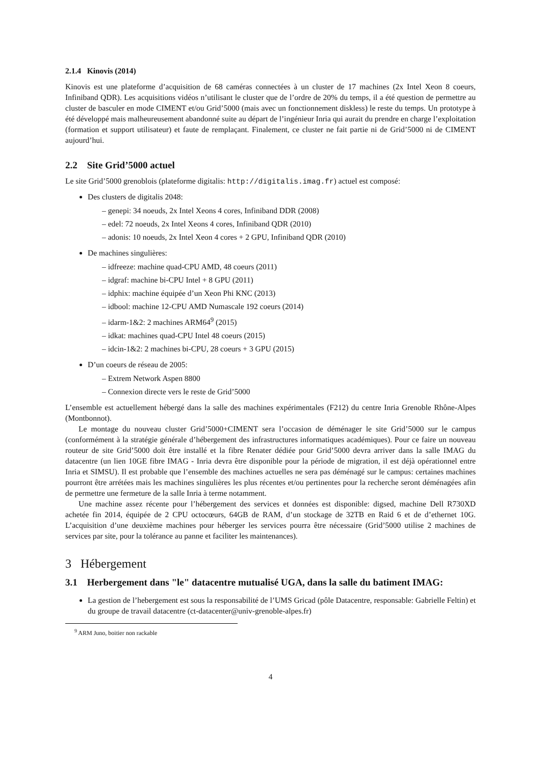2.1.4 Kinovis (2014)
Kinovis est une plateforme d’acquisition de 68 caméras connectées à un cluster de 17 machines (2x Intel Xeon 8 coeurs, Infiniband QDR). Les acquisitions vidéos n’utilisant le cluster que de l’ordre de 20% du temps, il a été question de permettre au cluster de basculer en mode CIMENT et/ou Grid’5000 (mais avec un fonctionnement diskless) le reste du temps. Un prototype à été développé mais malheureusement abandonné suite au départ de l’ingénieur Inria qui aurait du prendre en charge l’exploitation (formation et support utilisateur) et faute de remplaçant. Finalement, ce cluster ne fait partie ni de Grid’5000 ni de CIMENT aujourd’hui.
2.2 Site Grid’5000 actuel
Le site Grid’5000 grenoblois (plateforme digitalis: http://digitalis.imag.fr) actuel est composé:
Des clusters de digitalis 2048:
– genepi: 34 noeuds, 2x Intel Xeons 4 cores, Infiniband DDR (2008)
– edel: 72 noeuds, 2x Intel Xeons 4 cores, Infiniband QDR (2010)
– adonis: 10 noeuds, 2x Intel Xeon 4 cores + 2 GPU, Infiniband QDR (2010)
De machines singulières:
– idfreeze: machine quad-CPU AMD, 48 coeurs (2011)
– idgraf: machine bi-CPU Intel + 8 GPU (2011)
– idphix: machine équipée d’un Xeon Phi KNC (2013)
– idbool: machine 12-CPU AMD Numascale 192 coeurs (2014)
– idarm-1&2: 2 machines ARM64<sup>9</sup> (2015)
– idkat: machines quad-CPU Intel 48 coeurs (2015)
– idcin-1&2: 2 machines bi-CPU, 28 coeurs + 3 GPU (2015)
D’un coeurs de réseau de 2005:
– Extrem Network Aspen 8800
– Connexion directe vers le reste de Grid’5000
L’ensemble est actuellement hébergé dans la salle des machines expérimentales (F212) du centre Inria Grenoble Rhône-Alpes (Montbonnot).
Le montage du nouveau cluster Grid’5000+CIMENT sera l’occasion de déménager le site Grid’5000 sur le campus (conformément à la stratégie générale d’hébergement des infrastructures informatiques académiques). Pour ce faire un nouveau routeur de site Grid’5000 doit être installé et la fibre Renater dédiée pour Grid’5000 devra arriver dans la salle IMAG du datacentre (un lien 10GE fibre IMAG - Inria devra être disponible pour la période de migration, il est déjà opérationnel entre Inria et SIMSU). Il est probable que l’ensemble des machines actuelles ne sera pas déménagé sur le campus: certaines machines pourront être arrétées mais les machines singulières les plus récentes et/ou pertinentes pour la recherche seront déménagées afin de permettre une fermeture de la salle Inria à terme notamment.
Une machine assez récente pour l’hébergement des services et données est disponible: digsed, machine Dell R730XD achetée fin 2014, équipée de 2 CPU octocœurs, 64GB de RAM, d’un stockage de 32TB en Raid 6 et de d’ethernet 10G. L’acquisition d’une deuxième machines pour héberger les services pourra être nécessaire (Grid’5000 utilise 2 machines de services par site, pour la tolérance au panne et faciliter les maintenances).
3 Hébergement
3.1 Herbergement dans "le" datacentre mutualisé UGA, dans la salle du batiment IMAG:
La gestion de l’hebergement est sous la responsabilité de l’UMS Gricad (pôle Datacentre, responsable: Gabrielle Feltin) et du groupe de travail datacentre (ct-datacenter@univ-grenoble-alpes.fr)
<sup>9</sup> ARM Juno, boitier non rackable
4